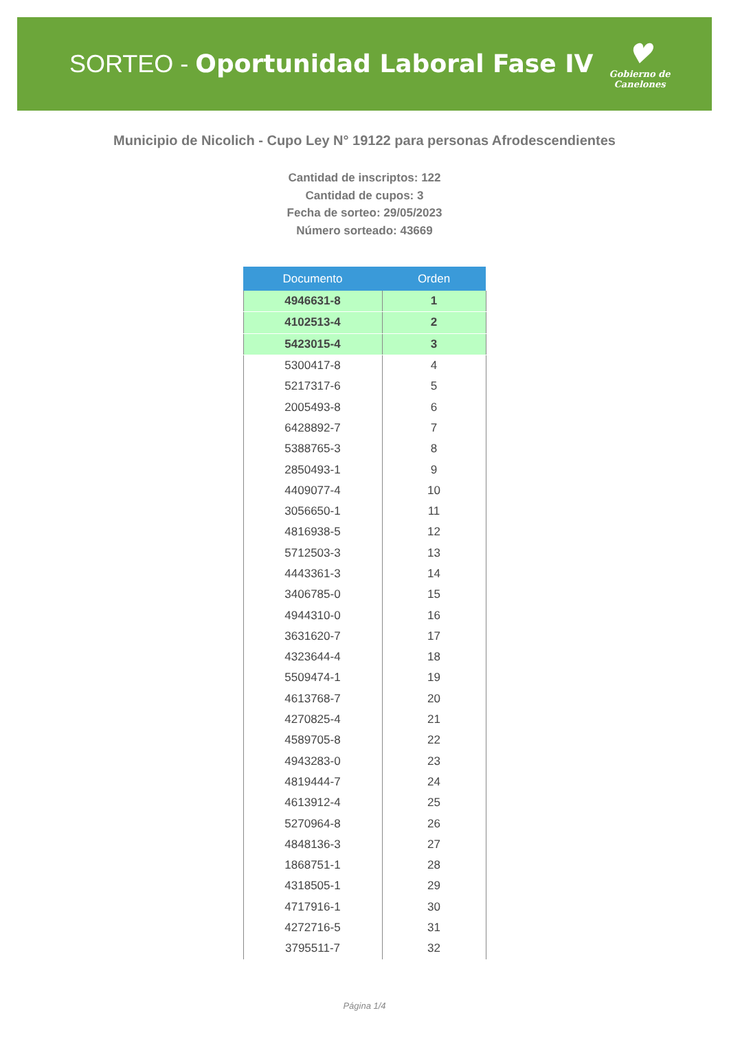SORTEO - Oportunidad Laboral Fase IV
♥
Gobierno de
Canelones
Municipio de Nicolich - Cupo Ley N° 19122 para personas Afrodescendientes
Cantidad de inscriptos: 122
Cantidad de cupos: 3
Fecha de sorteo: 29/05/2023
Número sorteado: 43669
| Documento | Orden |
| --- | --- |
| 4946631-8 | 1 |
| 4102513-4 | 2 |
| 5423015-4 | 3 |
| 5300417-8 | 4 |
| 5217317-6 | 5 |
| 2005493-8 | 6 |
| 6428892-7 | 7 |
| 5388765-3 | 8 |
| 2850493-1 | 9 |
| 4409077-4 | 10 |
| 3056650-1 | 11 |
| 4816938-5 | 12 |
| 5712503-3 | 13 |
| 4443361-3 | 14 |
| 3406785-0 | 15 |
| 4944310-0 | 16 |
| 3631620-7 | 17 |
| 4323644-4 | 18 |
| 5509474-1 | 19 |
| 4613768-7 | 20 |
| 4270825-4 | 21 |
| 4589705-8 | 22 |
| 4943283-0 | 23 |
| 4819444-7 | 24 |
| 4613912-4 | 25 |
| 5270964-8 | 26 |
| 4848136-3 | 27 |
| 1868751-1 | 28 |
| 4318505-1 | 29 |
| 4717916-1 | 30 |
| 4272716-5 | 31 |
| 3795511-7 | 32 |
Página 1/4